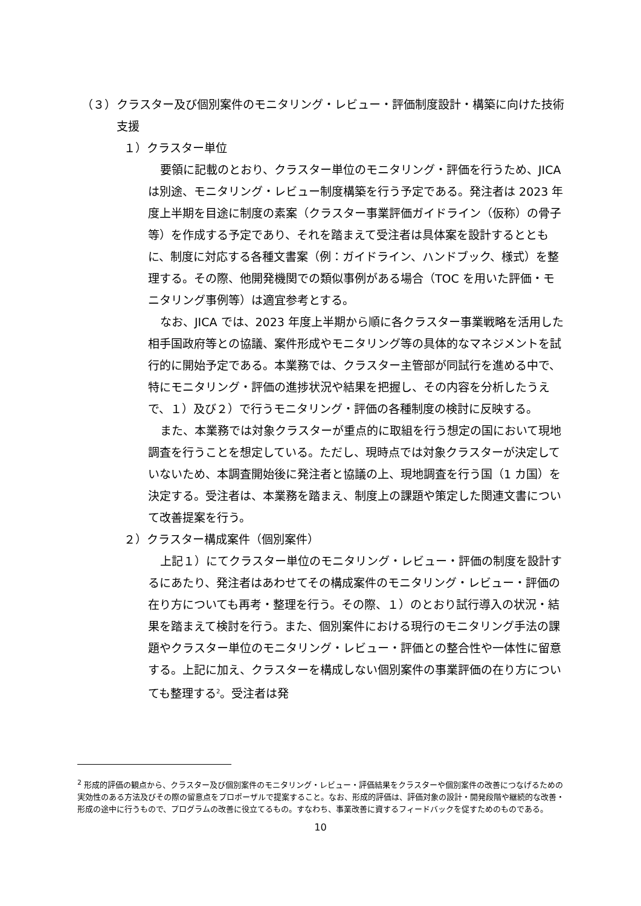（３） クラスター及び個別案件のモニタリング・レビュー・評価制度設計・構築に向けた技術支援
１）クラスター単位
要領に記載のとおり、クラスター単位のモニタリング・評価を行うため、JICA は別途、モニタリング・レビュー制度構築を行う予定である。発注者は 2023 年度上半期を目途に制度の素案（クラスター事業評価ガイドライン（仮称）の骨子等）を作成する予定であり、それを踏まえて受注者は具体案を設計するとともに、制度に対応する各種文書案（例：ガイドライン、ハンドブック、様式）を整理する。その際、他開発機関での類似事例がある場合（TOC を用いた評価・モニタリング事例等）は適宜参考とする。
なお、JICA では、2023 年度上半期から順に各クラスター事業戦略を活用した相手国政府等との協議、案件形成やモニタリング等の具体的なマネジメントを試行的に開始予定である。本業務では、クラスター主管部が同試行を進める中で、特にモニタリング・評価の進捗状況や結果を把握し、その内容を分析したうえで、１）及び２）で行うモニタリング・評価の各種制度の検討に反映する。
また、本業務では対象クラスターが重点的に取組を行う想定の国において現地調査を行うことを想定している。ただし、現時点では対象クラスターが決定していないため、本調査開始後に発注者と協議の上、現地調査を行う国（1 カ国）を決定する。受注者は、本業務を踏まえ、制度上の課題や策定した関連文書について改善提案を行う。
２）クラスター構成案件（個別案件）
上記１）にてクラスター単位のモニタリング・レビュー・評価の制度を設計するにあたり、発注者はあわせてその構成案件のモニタリング・レビュー・評価の在り方についても再考・整理を行う。その際、１）のとおり試行導入の状況・結果を踏まえて検討を行う。また、個別案件における現行のモニタリング手法の課題やクラスター単位のモニタリング・レビュー・評価との整合性や一体性に留意する。上記に加え、クラスターを構成しない個別案件の事業評価の在り方についても整理する<sup>2</sup>。受注者は発
<sup>2</sup> 形成的評価の観点から、クラスター及び個別案件のモニタリング・レビュー・評価結果をクラスターや個別案件の改善につなげるための実効性のある方法及びその際の留意点をプロポーザルで提案すること。なお、形成的評価は、評価対象の設計・開発段階や継続的な改善・形成の途中に行うもので、プログラムの改善に役立てるもの。すなわち、事業改善に資するフィードバックを促すためのものである。
10